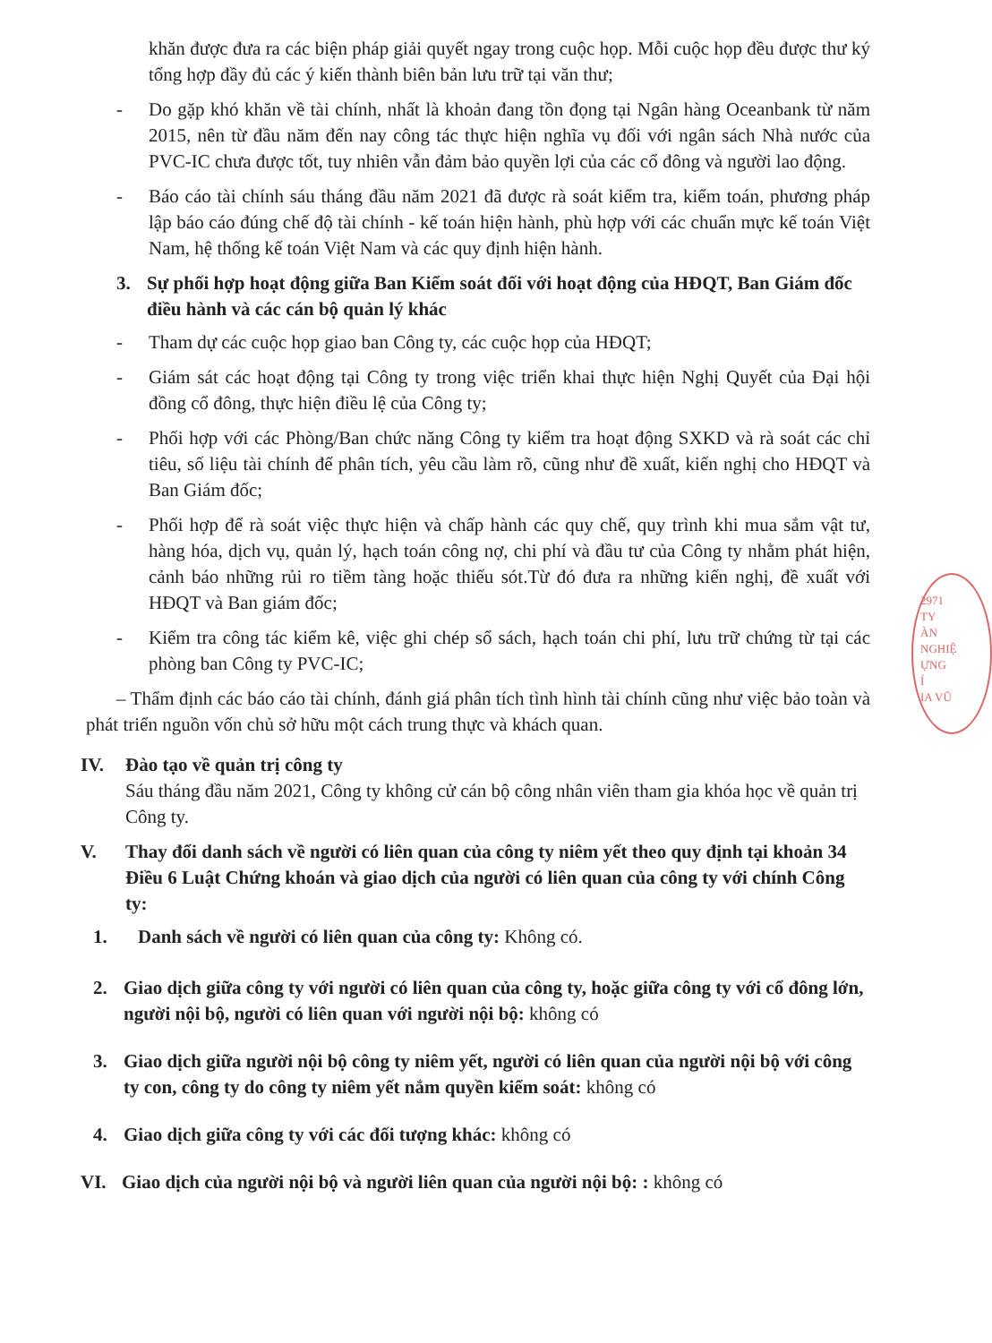khăn được đưa ra các biện pháp giải quyết ngay trong cuộc họp. Mỗi cuộc họp đều được thư ký tổng hợp đầy đủ các ý kiến thành biên bản lưu trữ tại văn thư;
- Do gặp khó khăn về tài chính, nhất là khoản đang tồn đọng tại Ngân hàng Oceanbank từ năm 2015, nên từ đầu năm đến nay công tác thực hiện nghĩa vụ đối với ngân sách Nhà nước của PVC-IC chưa được tốt, tuy nhiên vẫn đảm bảo quyền lợi của các cổ đông và người lao động.
- Báo cáo tài chính sáu tháng đầu năm 2021 đã được rà soát kiểm tra, kiểm toán, phương pháp lập báo cáo đúng chế độ tài chính - kế toán hiện hành, phù hợp với các chuẩn mực kế toán Việt Nam, hệ thống kế toán Việt Nam và các quy định hiện hành.
3. Sự phối hợp hoạt động giữa Ban Kiểm soát đối với hoạt động của HĐQT, Ban Giám đốc điều hành và các cán bộ quản lý khác
- Tham dự các cuộc họp giao ban Công ty, các cuộc họp của HĐQT;
- Giám sát các hoạt động tại Công ty trong việc triển khai thực hiện Nghị Quyết của Đại hội đồng cổ đông, thực hiện điều lệ của Công ty;
- Phối hợp với các Phòng/Ban chức năng Công ty kiểm tra hoạt động SXKD và rà soát các chỉ tiêu, số liệu tài chính để phân tích, yêu cầu làm rõ, cũng như đề xuất, kiến nghị cho HĐQT và Ban Giám đốc;
- Phối hợp để rà soát việc thực hiện và chấp hành các quy chế, quy trình khi mua sắm vật tư, hàng hóa, dịch vụ, quản lý, hạch toán công nợ, chi phí và đầu tư của Công ty nhằm phát hiện, cảnh báo những rủi ro tiềm tàng hoặc thiếu sót.Từ đó đưa ra những kiến nghị, đề xuất với HĐQT và Ban giám đốc;
- Kiểm tra công tác kiểm kê, việc ghi chép sổ sách, hạch toán chi phí, lưu trữ chứng từ tại các phòng ban Công ty PVC-IC;
– Thẩm định các báo cáo tài chính, đánh giá phân tích tình hình tài chính cũng như việc bảo toàn và phát triển nguồn vốn chủ sở hữu một cách trung thực và khách quan.
IV. Đào tạo về quản trị công ty
Sáu tháng đầu năm 2021, Công ty không cử cán bộ công nhân viên tham gia khóa học về quản trị Công ty.
V. Thay đổi danh sách về người có liên quan của công ty niêm yết theo quy định tại khoản 34 Điều 6 Luật Chứng khoán và giao dịch của người có liên quan của công ty với chính Công ty:
1. Danh sách về người có liên quan của công ty: Không có.
2. Giao dịch giữa công ty với người có liên quan của công ty, hoặc giữa công ty với cổ đông lớn, người nội bộ, người có liên quan với người nội bộ: không có
3. Giao dịch giữa người nội bộ công ty niêm yết, người có liên quan của người nội bộ với công ty con, công ty do công ty niêm yết nắm quyền kiểm soát: không có
4. Giao dịch giữa công ty với các đối tượng khác: không có
VI. Giao dịch của người nội bộ và người liên quan của người nội bộ: : không có
2971
TY
ÀN
NGHIỆ
ỰNG
Í
IA VŨ